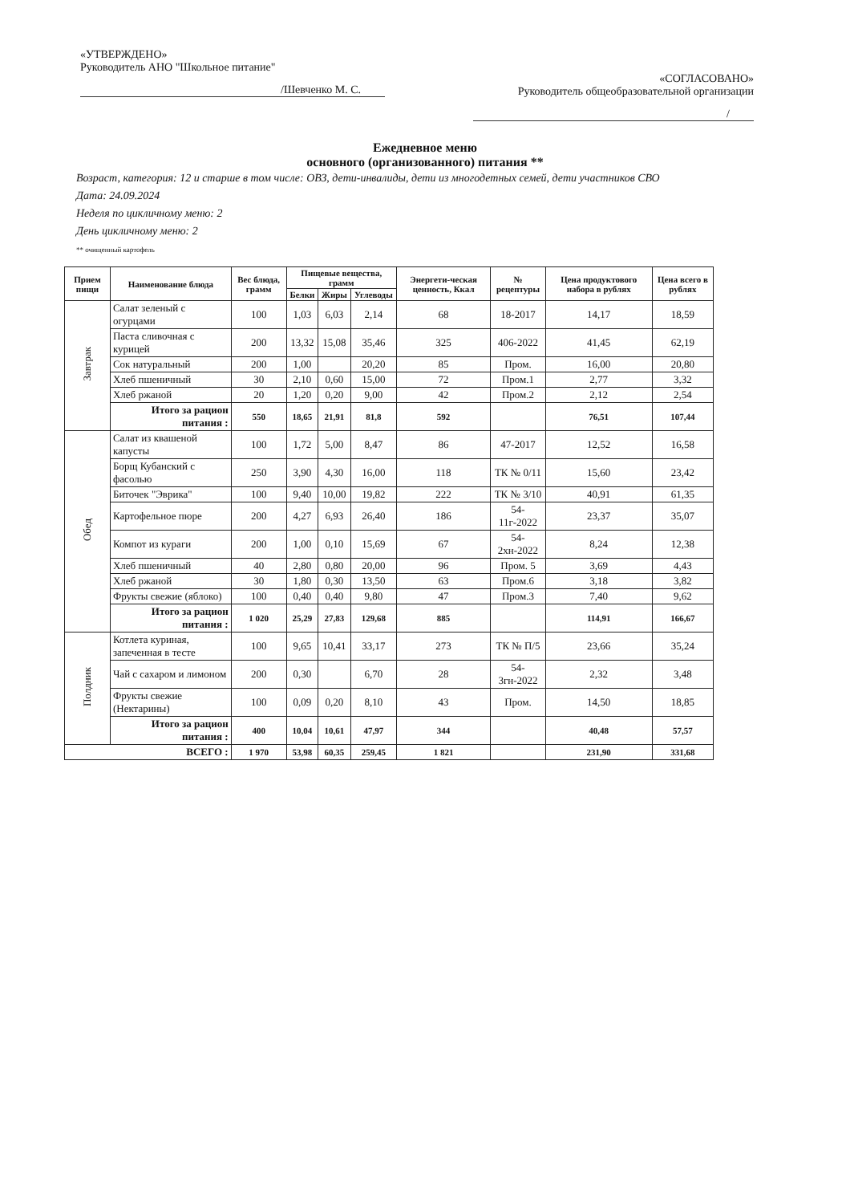«УТВЕРЖДЕНО»
Руководитель АНО "Школьное питание"
/Шевченко М. С.
«СОГЛАСОВАНО»
Руководитель общеобразовательной организации
/
Ежедневное меню
основного (организованного) питания **
Возраст, категория: 12 и старше в том числе: ОВЗ, дети-инвалиды, дети из многодетных семей, дети участников СВО
Дата: 24.09.2024
Неделя по цикличному меню: 2
День цикличному меню: 2
** очищенный картофель
| Прием пищи | Наименование блюда | Вес блюда, грамм | Пищевые вещества, грамм | | | Энергети-ческая ценность, Ккал | № рецептуры | Цена продуктового набора в рублях | Цена всего в рублях |
| --- | --- | --- | --- | --- | --- | --- | --- | --- | --- |
| | | | Белки | Жиры | Углеводы | | | | |
| Завтрак | Салат зеленый с огурцами | 100 | 1,03 | 6,03 | 2,14 | 68 | 18-2017 | 14,17 | 18,59 |
| | Паста сливочная с курицей | 200 | 13,32 | 15,08 | 35,46 | 325 | 406-2022 | 41,45 | 62,19 |
| | Сок натуральный | 200 | 1,00 | | 20,20 | 85 | Пром. | 16,00 | 20,80 |
| | Хлеб пшеничный | 30 | 2,10 | 0,60 | 15,00 | 72 | Пром.1 | 2,77 | 3,32 |
| | Хлеб ржаной | 20 | 1,20 | 0,20 | 9,00 | 42 | Пром.2 | 2,12 | 2,54 |
| | Итого за рацион питания : | 550 | 18,65 | 21,91 | 81,8 | 592 | | 76,51 | 107,44 |
| Обед | Салат из квашеной капусты | 100 | 1,72 | 5,00 | 8,47 | 86 | 47-2017 | 12,52 | 16,58 |
| | Борщ Кубанский с фасолью | 250 | 3,90 | 4,30 | 16,00 | 118 | ТК № 0/11 | 15,60 | 23,42 |
| | Биточек "Эврика" | 100 | 9,40 | 10,00 | 19,82 | 222 | ТК № 3/10 | 40,91 | 61,35 |
| | Картофельное пюре | 200 | 4,27 | 6,93 | 26,40 | 186 | 54-11г-2022 | 23,37 | 35,07 |
| | Компот из кураги | 200 | 1,00 | 0,10 | 15,69 | 67 | 54-2хн-2022 | 8,24 | 12,38 |
| | Хлеб пшеничный | 40 | 2,80 | 0,80 | 20,00 | 96 | Пром. 5 | 3,69 | 4,43 |
| | Хлеб ржаной | 30 | 1,80 | 0,30 | 13,50 | 63 | Пром.6 | 3,18 | 3,82 |
| | Фрукты свежие (яблоко) | 100 | 0,40 | 0,40 | 9,80 | 47 | Пром.3 | 7,40 | 9,62 |
| | Итого за рацион питания : | 1 020 | 25,29 | 27,83 | 129,68 | 885 | | 114,91 | 166,67 |
| Полдник | Котлета куриная, запеченная в тесте | 100 | 9,65 | 10,41 | 33,17 | 273 | ТК № П/5 | 23,66 | 35,24 |
| | Чай с сахаром и лимоном | 200 | 0,30 | | 6,70 | 28 | 54-3гн-2022 | 2,32 | 3,48 |
| | Фрукты свежие (Нектарины) | 100 | 0,09 | 0,20 | 8,10 | 43 | Пром. | 14,50 | 18,85 |
| | Итого за рацион питания : | 400 | 10,04 | 10,61 | 47,97 | 344 | | 40,48 | 57,57 |
| ВСЕГО : | | 1 970 | 53,98 | 60,35 | 259,45 | 1 821 | | 231,90 | 331,68 |